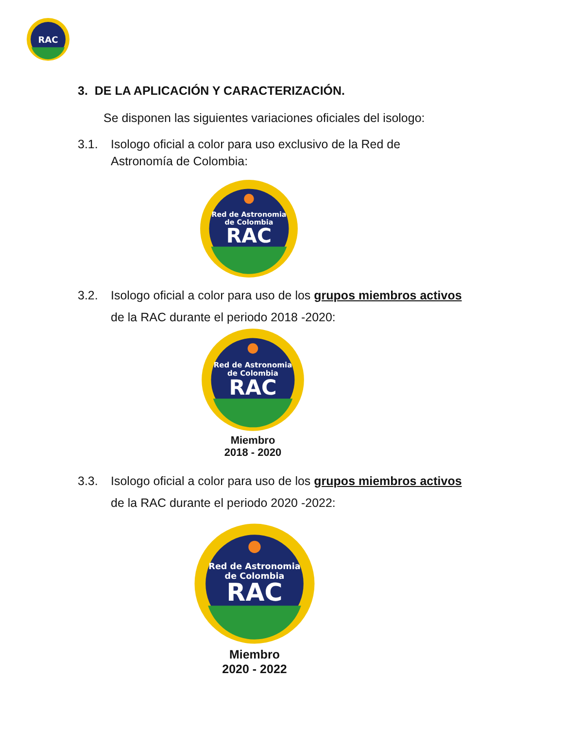RAC
3. DE LA APLICACIÓN Y CARACTERIZACIÓN.
Se disponen las siguientes variaciones oficiales del isologo:
3.1. Isologo oficial a color para uso exclusivo de la Red de
Astronomía de Colombia:
Red de Astronomia
de Colombia
RAC
3.2. Isologo oficial a color para uso de los grupos miembros activos
de la RAC durante el periodo 2018 -2020:
Red de Astronomia
de Colombia
RAC
Miembro
2018 - 2020
3.3. Isologo oficial a color para uso de los grupos miembros activos
de la RAC durante el periodo 2020 -2022:
Red de Astronomia
de Colombia
RAC
Miembro
2020 - 2022